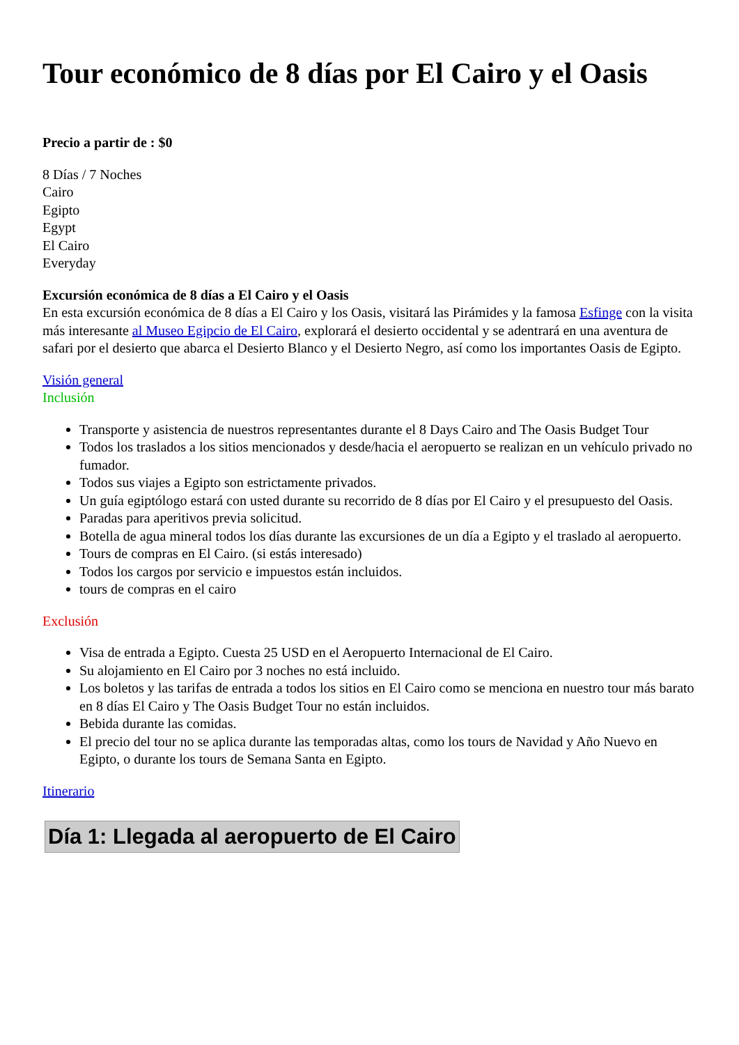Tour económico de 8 días por El Cairo y el Oasis
Precio a partir de : $0
8 Días / 7 Noches
Cairo
Egipto
Egypt
El Cairo
Everyday
Excursión económica de 8 días a El Cairo y el Oasis
En esta excursión económica de 8 días a El Cairo y los Oasis, visitará las Pirámides y la famosa Esfinge con la visita más interesante al Museo Egipcio de El Cairo, explorará el desierto occidental y se adentrará en una aventura de safari por el desierto que abarca el Desierto Blanco y el Desierto Negro, así como los importantes Oasis de Egipto.
Visión general
Inclusión
Transporte y asistencia de nuestros representantes durante el 8 Days Cairo and The Oasis Budget Tour
Todos los traslados a los sitios mencionados y desde/hacia el aeropuerto se realizan en un vehículo privado no fumador.
Todos sus viajes a Egipto son estrictamente privados.
Un guía egiptólogo estará con usted durante su recorrido de 8 días por El Cairo y el presupuesto del Oasis.
Paradas para aperitivos previa solicitud.
Botella de agua mineral todos los días durante las excursiones de un día a Egipto y el traslado al aeropuerto.
Tours de compras en El Cairo. (si estás interesado)
Todos los cargos por servicio e impuestos están incluidos.
tours de compras en el cairo
Exclusión
Visa de entrada a Egipto. Cuesta 25 USD en el Aeropuerto Internacional de El Cairo.
Su alojamiento en El Cairo por 3 noches no está incluido.
Los boletos y las tarifas de entrada a todos los sitios en El Cairo como se menciona en nuestro tour más barato en 8 días El Cairo y The Oasis Budget Tour no están incluidos.
Bebida durante las comidas.
El precio del tour no se aplica durante las temporadas altas, como los tours de Navidad y Año Nuevo en Egipto, o durante los tours de Semana Santa en Egipto.
Itinerario
Día 1: Llegada al aeropuerto de El Cairo